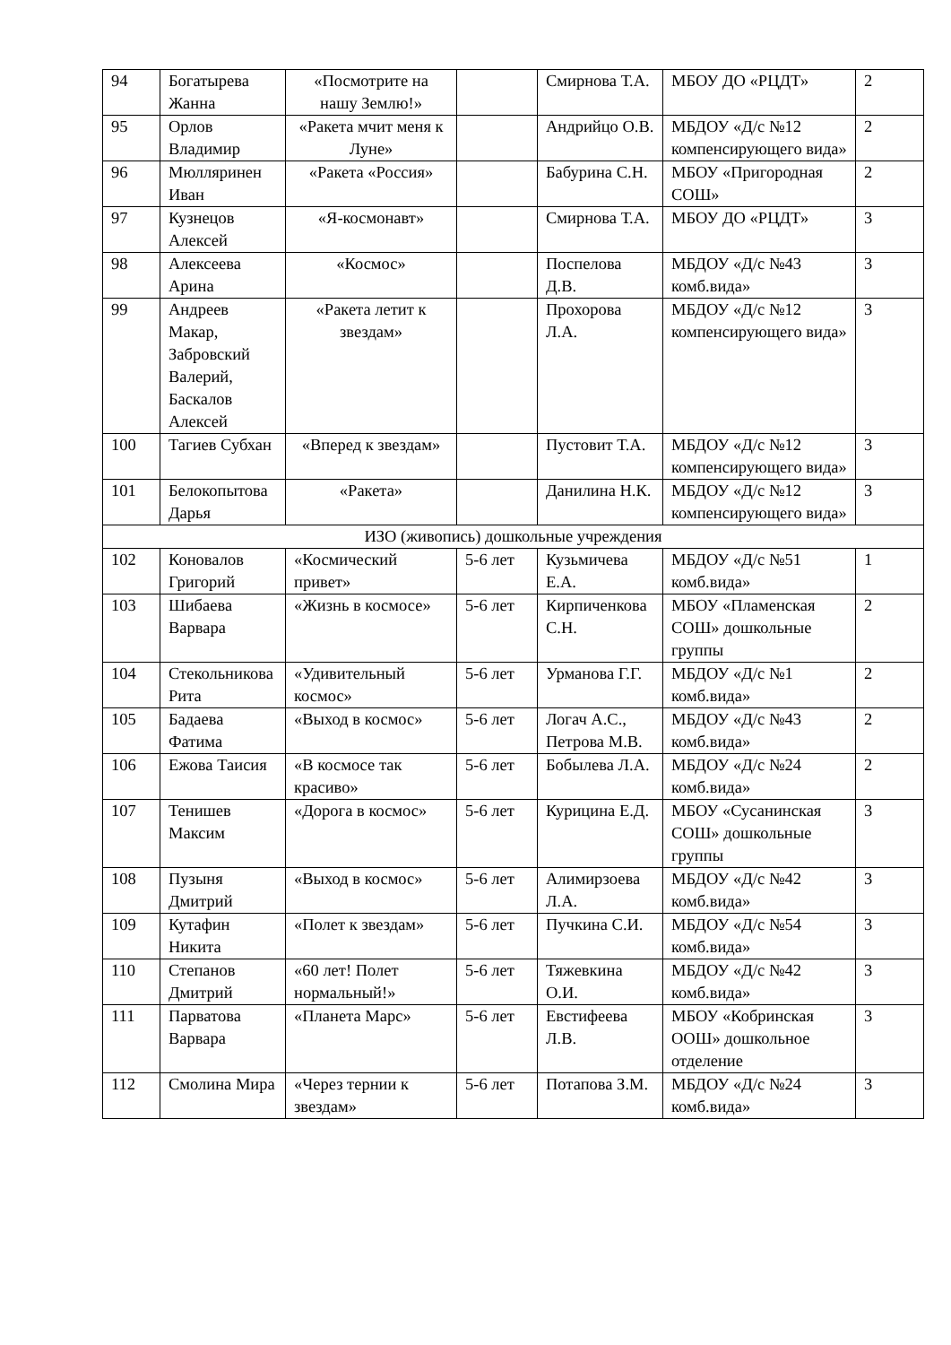| 94 | Богатырева Жанна | «Посмотрите на нашу Землю!» | | Смирнова Т.А. | МБОУ ДО «РЦДТ» | 2 |
| 95 | Орлов Владимир | «Ракета мчит меня к Луне» | | Андрийцо О.В. | МБДОУ «Д/с №12 компенсирующего вида» | 2 |
| 96 | Мюлляринен Иван | «Ракета «Россия» | | Бабурина С.Н. | МБОУ «Пригородная СОШ» | 2 |
| 97 | Кузнецов Алексей | «Я-космонавт» | | Смирнова Т.А. | МБОУ ДО «РЦДТ» | 3 |
| 98 | Алексеева Арина | «Космос» | | Поспелова Д.В. | МБДОУ «Д/с №43 комб.вида» | 3 |
| 99 | Андреев Макар, Забровский Валерий, Баскалов Алексей | «Ракета летит к звездам» | | Прохорова Л.А. | МБДОУ «Д/с №12 компенсирующего вида» | 3 |
| 100 | Тагиев Субхан | «Вперед к звездам» | | Пустовит Т.А. | МБДОУ «Д/с №12 компенсирующего вида» | 3 |
| 101 | Белокопытова Дарья | «Ракета» | | Данилина Н.К. | МБДОУ «Д/с №12 компенсирующего вида» | 3 |
| ИЗО (живопись) дошкольные учреждения | | | | | | |
| 102 | Коновалов Григорий | «Космический привет» | 5-6 лет | Кузьмичева Е.А. | МБДОУ «Д/с №51 комб.вида» | 1 |
| 103 | Шибаева Варвара | «Жизнь в космосе» | 5-6 лет | Кирпиченкова С.Н. | МБОУ «Пламенская СОШ» дошкольные группы | 2 |
| 104 | Стекольникова Рита | «Удивительный космос» | 5-6 лет | Урманова Г.Г. | МБДОУ «Д/с №1 комб.вида» | 2 |
| 105 | Бадаева Фатима | «Выход в космос» | 5-6 лет | Логач А.С., Петрова М.В. | МБДОУ «Д/с №43 комб.вида» | 2 |
| 106 | Ежова Таисия | «В космосе так красиво» | 5-6 лет | Бобылева Л.А. | МБДОУ «Д/с №24 комб.вида» | 2 |
| 107 | Тенишев Максим | «Дорога в космос» | 5-6 лет | Курицина Е.Д. | МБОУ «Сусанинская СОШ» дошкольные группы | 3 |
| 108 | Пузыня Дмитрий | «Выход в космос» | 5-6 лет | Алимирзоева Л.А. | МБДОУ «Д/с №42 комб.вида» | 3 |
| 109 | Кутафин Никита | «Полет к звездам» | 5-6 лет | Пучкина С.И. | МБДОУ «Д/с №54 комб.вида» | 3 |
| 110 | Степанов Дмитрий | «60 лет! Полет нормальный!» | 5-6 лет | Тяжевкина О.И. | МБДОУ «Д/с №42 комб.вида» | 3 |
| 111 | Парватова Варвара | «Планета Марс» | 5-6 лет | Евстифеева Л.В. | МБОУ «Кобринская ООШ» дошкольное отделение | 3 |
| 112 | Смолина Мира | «Через тернии к звездам» | 5-6 лет | Потапова З.М. | МБДОУ «Д/с №24 комб.вида» | 3 |